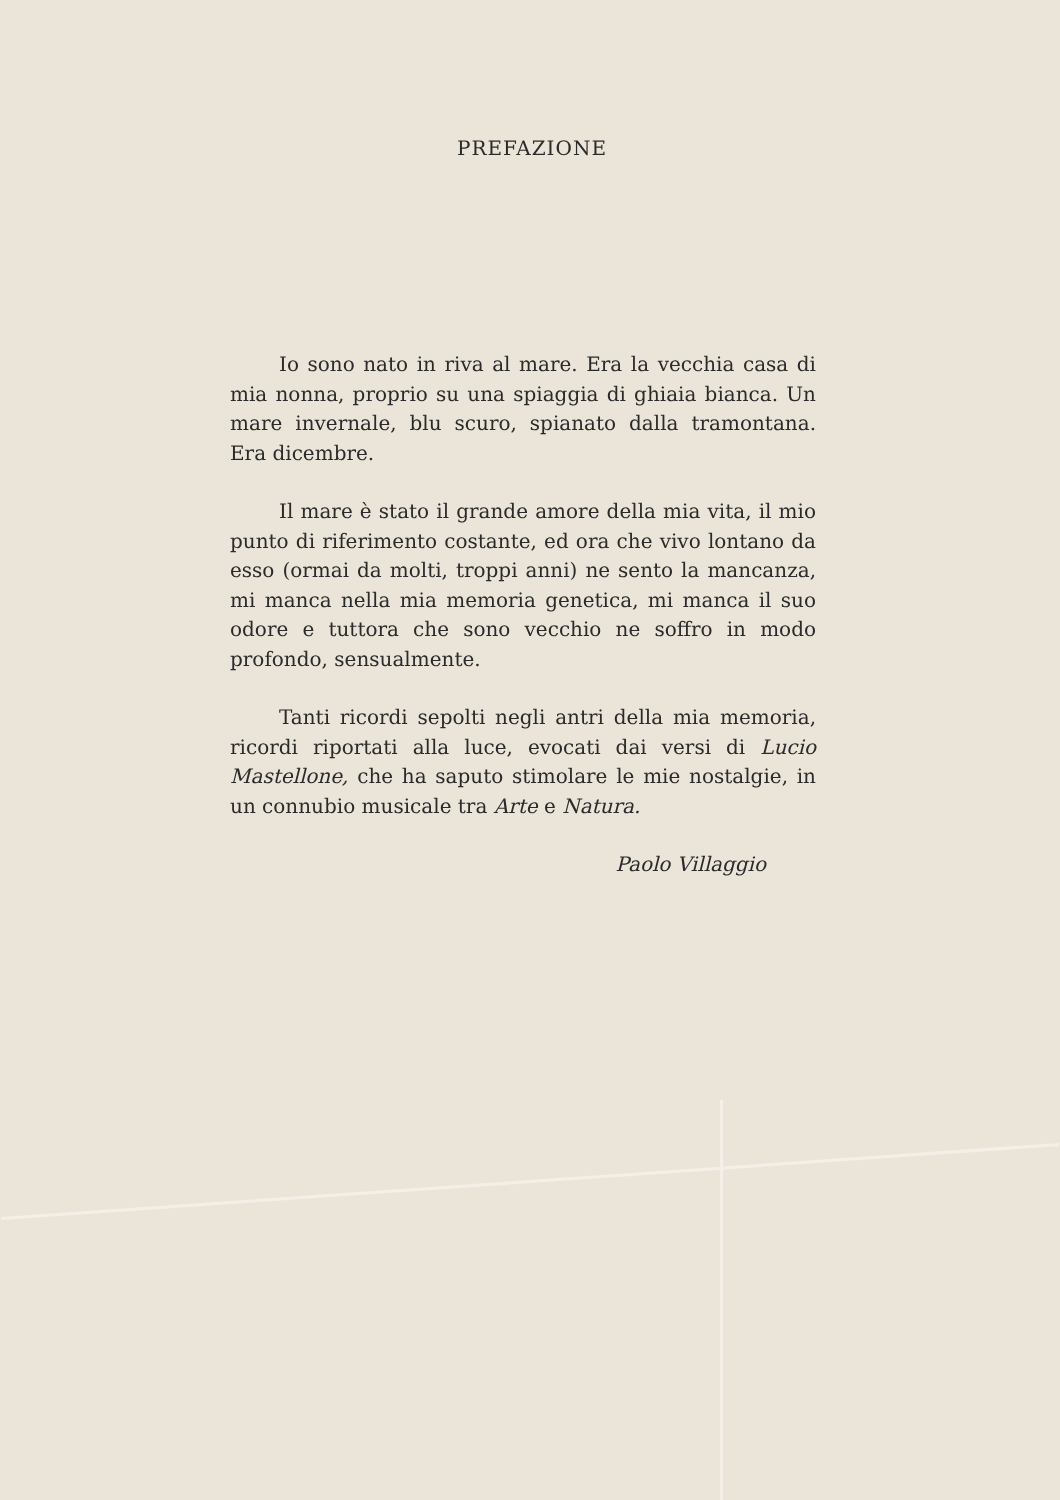PREFAZIONE
Io sono nato in riva al mare. Era la vecchia casa di mia nonna, proprio su una spiaggia di ghiaia bianca. Un mare invernale, blu scuro, spianato dalla tramontana. Era dicembre.
Il mare è stato il grande amore della mia vita, il mio punto di riferimento costante, ed ora che vivo lontano da esso (ormai da molti, troppi anni) ne sento la mancanza, mi manca nella mia memoria genetica, mi manca il suo odore e tuttora che sono vecchio ne soffro in modo profondo, sensualmente.
Tanti ricordi sepolti negli antri della mia memoria, ricordi riportati alla luce, evocati dai versi di Lucio Mastellone, che ha saputo stimolare le mie nostalgie, in un connubio musicale tra Arte e Natura.
Paolo Villaggio